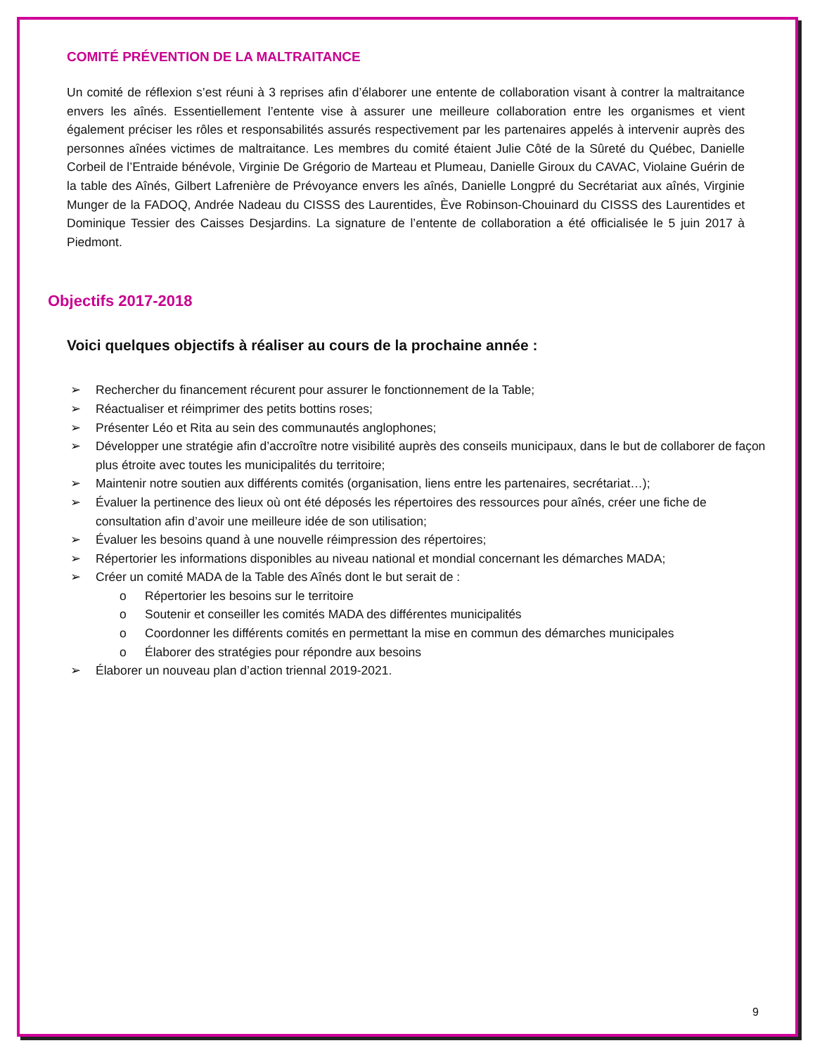COMITÉ PRÉVENTION DE LA MALTRAITANCE
Un comité de réflexion s’est réuni à 3 reprises afin d’élaborer une entente de collaboration visant à contrer la maltraitance envers les aînés. Essentiellement l’entente vise à assurer une meilleure collaboration entre les organismes et vient également préciser les rôles et responsabilités assurés respectivement par les partenaires appelés à intervenir auprès des personnes aînées victimes de maltraitance. Les membres du comité étaient Julie Côté de la Sûreté du Québec, Danielle Corbeil de l’Entraide bénévole, Virginie De Grégorio de Marteau et Plumeau, Danielle Giroux du CAVAC, Violaine Guérin de la table des Aînés, Gilbert Lafrenière de Prévoyance envers les aînés, Danielle Longpré du Secrétariat aux aînés, Virginie Munger de la FADOQ, Andrée Nadeau du CISSS des Laurentides, Ève Robinson-Chouinard du CISSS des Laurentides et Dominique Tessier des Caisses Desjardins. La signature de l’entente de collaboration a été officialisée le 5 juin 2017 à Piedmont.
Objectifs 2017-2018
Voici quelques objectifs à réaliser au cours de la prochaine année :
➢ Rechercher du financement récurent pour assurer le fonctionnement de la Table;
➢ Réactualiser et réimprimer des petits bottins roses;
➢ Présenter Léo et Rita au sein des communautés anglophones;
➢ Développer une stratégie afin d’accroître notre visibilité auprès des conseils municipaux, dans le but de collaborer de façon plus étroite avec toutes les municipalités du territoire;
➢ Maintenir notre soutien aux différents comités (organisation, liens entre les partenaires, secrétariat…);
➢ Évaluer la pertinence des lieux où ont été déposés les répertoires des ressources pour aînés, créer une fiche de consultation afin d’avoir une meilleure idée de son utilisation;
➢ Évaluer les besoins quand à une nouvelle réimpression des répertoires;
➢ Répertorier les informations disponibles au niveau national et mondial concernant les démarches MADA;
➢ Créer un comité MADA de la Table des Aînés dont le but serait de :
o Répertorier les besoins sur le territoire
o Soutenir et conseiller les comités MADA des différentes municipalités
o Coordonner les différents comités en permettant la mise en commun des démarches municipales
o Élaborer des stratégies pour répondre aux besoins
➢ Élaborer un nouveau plan d’action triennal 2019-2021.
9